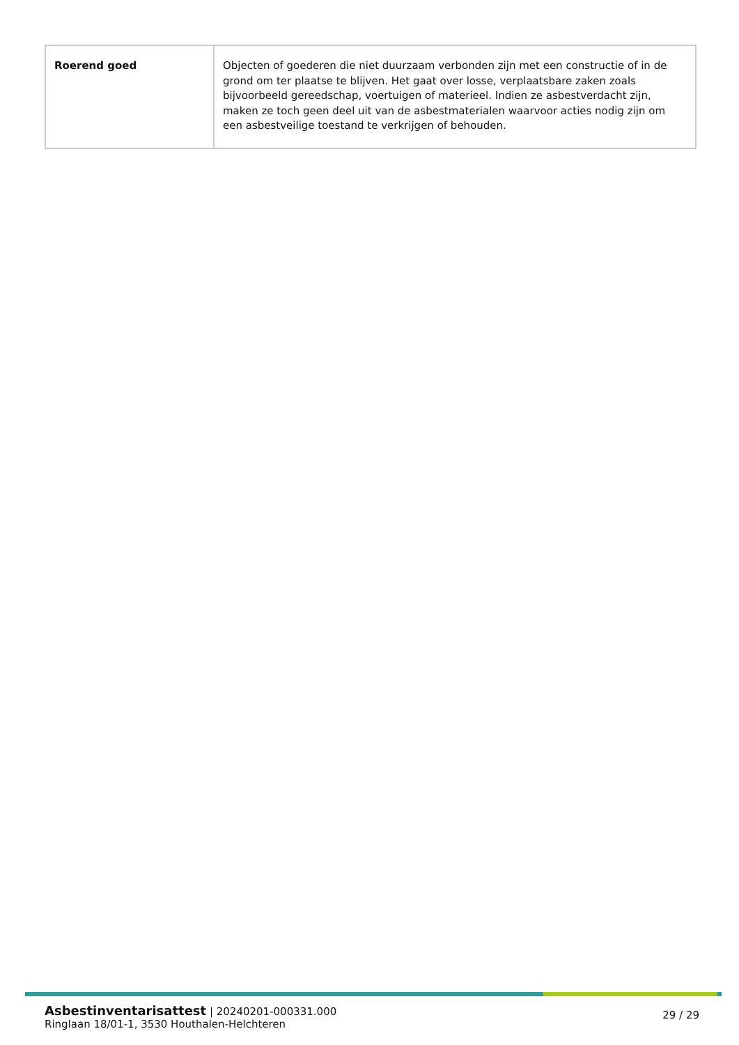| Roerend goed | Objecten of goederen die niet duurzaam verbonden zijn met een constructie of in de grond om ter plaatse te blijven. Het gaat over losse, verplaatsbare zaken zoals bijvoorbeeld gereedschap, voertuigen of materieel. Indien ze asbestverdacht zijn, maken ze toch geen deel uit van de asbestmaterialen waarvoor acties nodig zijn om een asbestveilige toestand te verkrijgen of behouden. |
Asbestinventarisattest | 20240201-000331.000
Ringlaan 18/01-1, 3530 Houthalen-Helchteren
29 / 29